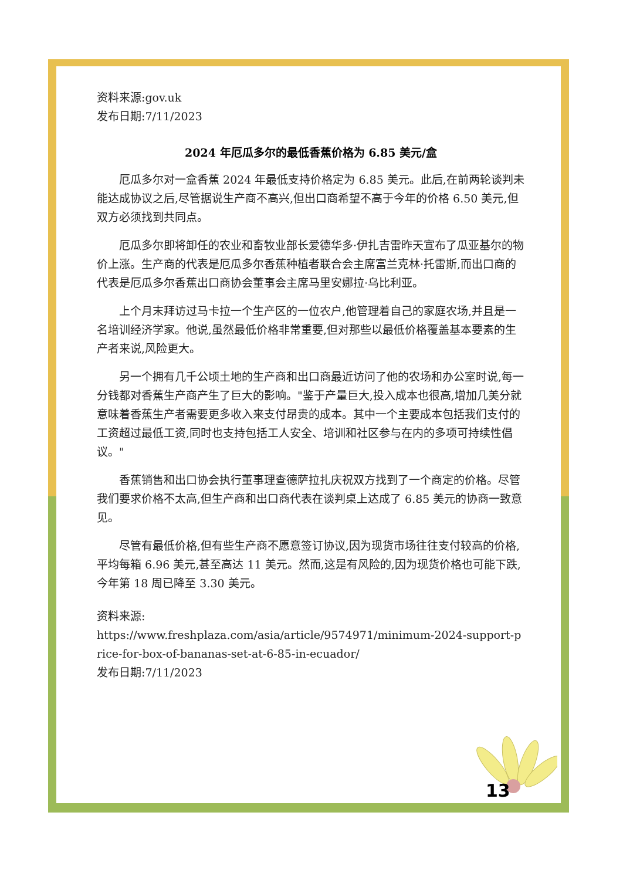资料来源:gov.uk
发布日期:7/11/2023
2024 年厄瓜多尔的最低香蕉价格为 6.85 美元/盒
厄瓜多尔对一盒香蕉 2024 年最低支持价格定为 6.85 美元。此后,在前两轮谈判未能达成协议之后,尽管据说生产商不高兴,但出口商希望不高于今年的价格 6.50 美元,但双方必须找到共同点。
厄瓜多尔即将卸任的农业和畜牧业部长爱德华多·伊扎吉雷昨天宣布了瓜亚基尔的物价上涨。生产商的代表是厄瓜多尔香蕉种植者联合会主席富兰克林·托雷斯,而出口商的代表是厄瓜多尔香蕉出口商协会董事会主席马里安娜拉·乌比利亚。
上个月末拜访过马卡拉一个生产区的一位农户,他管理着自己的家庭农场,并且是一名培训经济学家。他说,虽然最低价格非常重要,但对那些以最低价格覆盖基本要素的生产者来说,风险更大。
另一个拥有几千公顷土地的生产商和出口商最近访问了他的农场和办公室时说,每一分钱都对香蕉生产商产生了巨大的影响。"鉴于产量巨大,投入成本也很高,增加几美分就意味着香蕉生产者需要更多收入来支付昂贵的成本。其中一个主要成本包括我们支付的工资超过最低工资,同时也支持包括工人安全、培训和社区参与在内的多项可持续性倡议。"
香蕉销售和出口协会执行董事理查德萨拉扎庆祝双方找到了一个商定的价格。尽管我们要求价格不太高,但生产商和出口商代表在谈判桌上达成了 6.85 美元的协商一致意见。
尽管有最低价格,但有些生产商不愿意签订协议,因为现货市场往往支付较高的价格,平均每箱 6.96 美元,甚至高达 11 美元。然而,这是有风险的,因为现货价格也可能下跌,今年第 18 周已降至 3.30 美元。
资料来源:
https://www.freshplaza.com/asia/article/9574971/minimum-2024-support-price-for-box-of-bananas-set-at-6-85-in-ecuador/
发布日期:7/11/2023
13